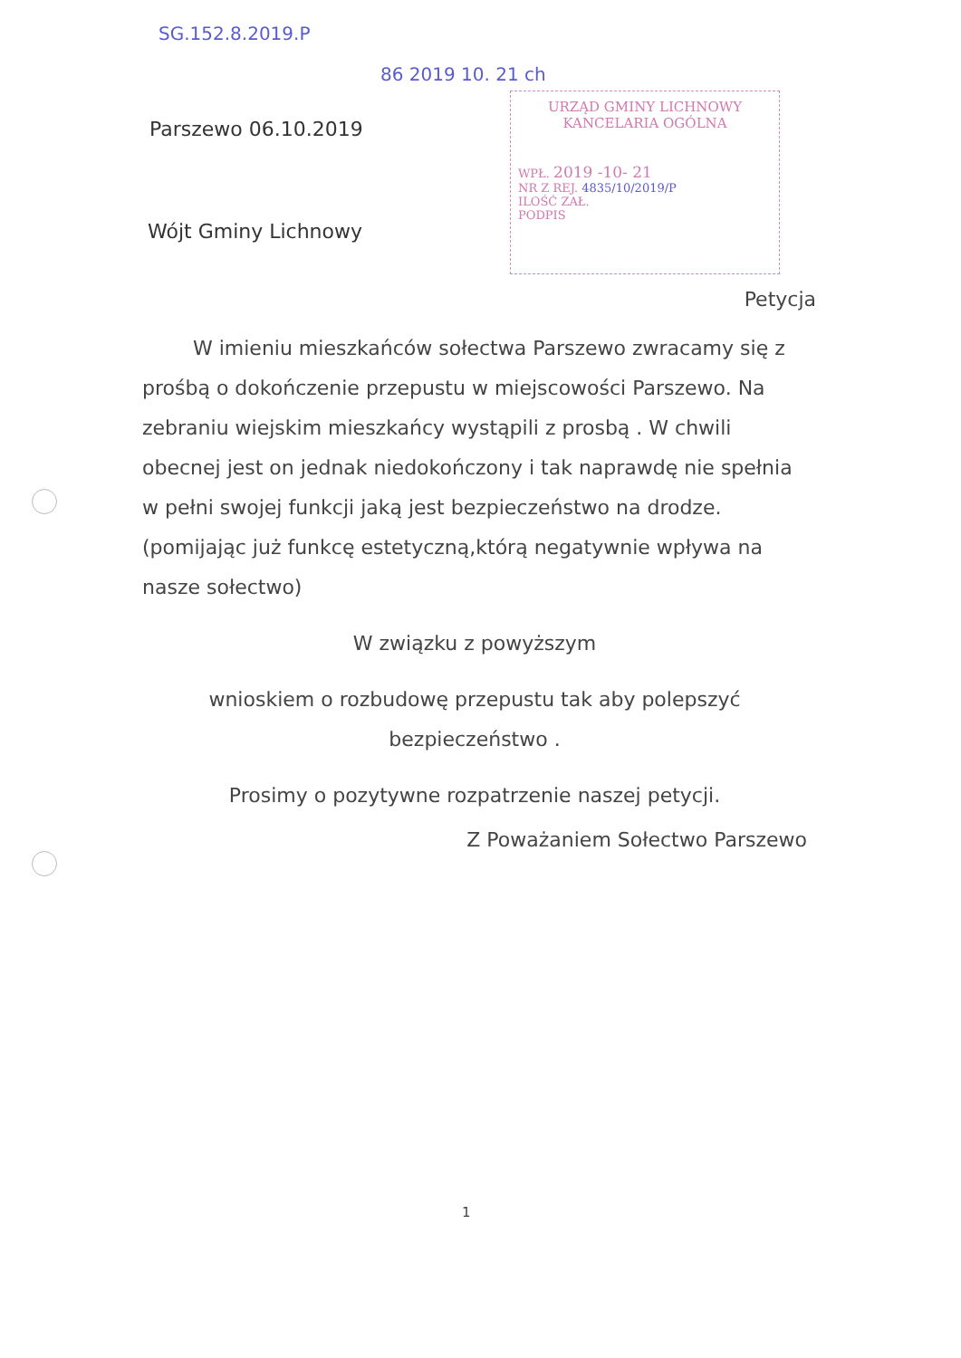SG.152.8.2019.P
86 2019 10. 21 ch
Parszewo 06.10.2019
URZĄD GMINY LICHNOWY
KANCELARIA OGÓLNA
WPŁ. 2019 -10- 21
NR Z REJ. 4835/10/2019/P
ILOŚĆ ZAŁ.
PODPIS
Wójt Gminy Lichnowy
Petycja
W imieniu mieszkańców sołectwa Parszewo zwracamy się z prośbą o dokończenie przepustu w miejscowości Parszewo. Na zebraniu wiejskim mieszkańcy wystąpili z prosbą . W chwili obecnej jest on jednak niedokończony i tak naprawdę nie spełnia w pełni swojej funkcji jaką jest bezpieczeństwo na drodze. (pomijając już funkcę estetyczną,którą negatywnie wpływa na nasze sołectwo)
W związku z powyższym
wnioskiem o rozbudowę przepustu tak aby polepszyć bezpieczeństwo .
Prosimy o pozytywne rozpatrzenie naszej petycji.
Z Poważaniem Sołectwo Parszewo
1